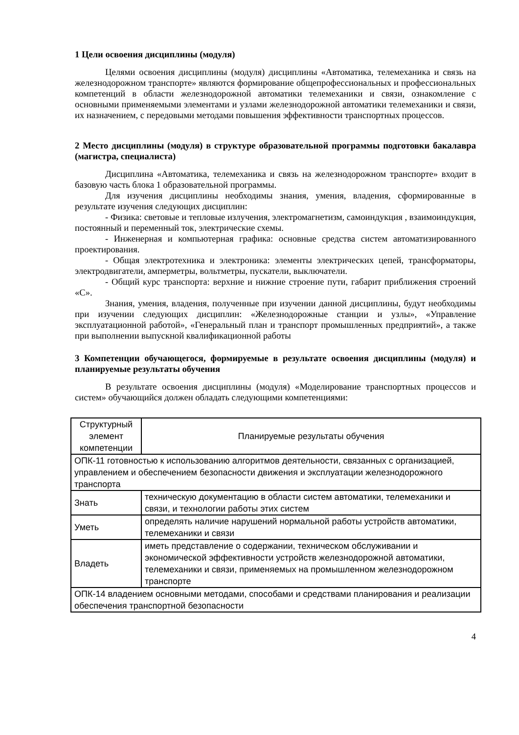1 Цели освоения дисциплины (модуля)
Целями освоения дисциплины (модуля) дисциплины «Автоматика, телемеханика и связь на железнодорожном транспорте» являются формирование общепрофессиональных и профессиональных компетенций в области железнодорожной автоматики телемеханики и связи, ознакомление с основными применяемыми элементами и узлами железнодорожной автоматики телемеханики и связи, их назначением, с передовыми методами повышения эффективности транспортных процессов.
2 Место дисциплины (модуля) в структуре образовательной программы подготовки бакалавра (магистра, специалиста)
Дисциплина «Автоматика, телемеханика и связь на железнодорожном транспорте» входит в базовую часть блока 1 образовательной программы.
Для изучения дисциплины необходимы знания, умения, владения, сформированные в результате изучения следующих дисциплин:
- Физика: световые и тепловые излучения, электромагнетизм, самоиндукция , взаимоиндукция, постоянный и переменный ток, электрические схемы.
- Инженерная и компьютерная графика: основные средства систем автоматизированного проектирования.
- Общая электротехника и электроника: элементы электрических цепей, трансформаторы, электродвигатели, амперметры, вольтметры, пускатели, выключатели.
- Общий курс транспорта: верхние и нижние строение пути, габарит приближения строений «С».
Знания, умения, владения, полученные при изучении данной дисциплины, будут необходимы при изучении следующих дисциплин: «Железнодорожные станции и узлы», «Управление эксплуатационной работой», «Генеральный план и транспорт промышленных предприятий», а также при выполнении выпускной квалификационной работы
3 Компетенции обучающегося, формируемые в результате освоения дисциплины (модуля) и планируемые результаты обучения
В результате освоения дисциплины (модуля) «Моделирование транспортных процессов и систем» обучающийся должен обладать следующими компетенциями:
| Структурный элемент компетенции | Планируемые результаты обучения |
| --- | --- |
| ОПК-11 готовностью к использованию алгоритмов деятельности, связанных с организацией, управлением и обеспечением безопасности движения и эксплуатации железнодорожного транспорта | |
| Знать | техническую документацию в области систем автоматики, телемеханики и связи, и технологии работы этих систем |
| Уметь | определять наличие нарушений нормальной работы устройств автоматики, телемеханики и связи |
| Владеть | иметь представление о содержании, техническом обслуживании и экономической эффективности устройств железнодорожной автоматики, телемеханики и связи, применяемых на промышленном железнодорожном транспорте |
| ОПК-14 владением основными методами, способами и средствами планирования и реализации обеспечения транспортной безопасности | |
4